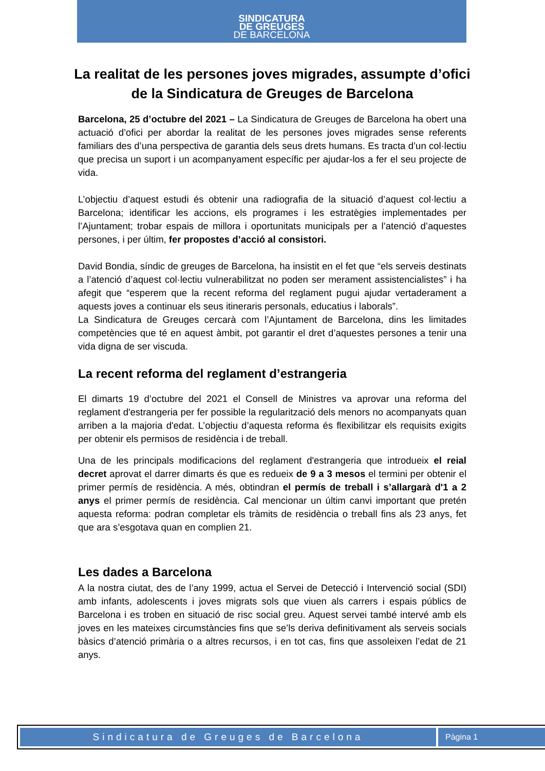SINDICATURA
DE GREUGES
DE BARCELONA
La realitat de les persones joves migrades, assumpte d’ofici de la Sindicatura de Greuges de Barcelona
Barcelona, 25 d’octubre del 2021 – La Sindicatura de Greuges de Barcelona ha obert una actuació d’ofici per abordar la realitat de les persones joves migrades sense referents familiars des d’una perspectiva de garantia dels seus drets humans. Es tracta d’un col·lectiu que precisa un suport i un acompanyament específic per ajudar-los a fer el seu projecte de vida.
L’objectiu d’aquest estudi és obtenir una radiografia de la situació d’aquest col·lectiu a Barcelona; identificar les accions, els programes i les estratègies implementades per l’Ajuntament; trobar espais de millora i oportunitats municipals per a l’atenció d’aquestes persones, i per últim, fer propostes d’acció al consistori.
David Bondia, síndic de greuges de Barcelona, ha insistit en el fet que “els serveis destinats a l’atenció d’aquest col·lectiu vulnerabilitzat no poden ser merament assistencialistes” i ha afegit que “esperem que la recent reforma del reglament pugui ajudar vertaderament a aquests joves a continuar els seus itineraris personals, educatius i laborals”.
La Sindicatura de Greuges cercarà com l’Ajuntament de Barcelona, dins les limitades competències que té en aquest àmbit, pot garantir el dret d’aquestes persones a tenir una vida digna de ser viscuda.
La recent reforma del reglament d’estrangeria
El dimarts 19 d’octubre del 2021 el Consell de Ministres va aprovar una reforma del reglament d'estrangeria per fer possible la regularització dels menors no acompanyats quan arriben a la majoria d'edat. L’objectiu d’aquesta reforma és flexibilitzar els requisits exigits per obtenir els permisos de residència i de treball.
Una de les principals modificacions del reglament d'estrangeria que introdueix el reial decret aprovat el darrer dimarts és que es redueix de 9 a 3 mesos el termini per obtenir el primer permís de residència. A més, obtindran el permís de treball i s’allargarà d'1 a 2 anys el primer permís de residència. Cal mencionar un últim canvi important que pretén aquesta reforma: podran completar els tràmits de residència o treball fins als 23 anys, fet que ara s’esgotava quan en complien 21.
Les dades a Barcelona
A la nostra ciutat, des de l’any 1999, actua el Servei de Detecció i Intervenció social (SDI) amb infants, adolescents i joves migrats sols que viuen als carrers i espais públics de Barcelona i es troben en situació de risc social greu. Aquest servei també intervé amb els joves en les mateixes circumstàncies fins que se’ls deriva definitivament als serveis socials bàsics d’atenció primària o a altres recursos, i en tot cas, fins que assoleixen l’edat de 21 anys.
Sindicatura de Greuges de Barcelona
Pàgina 1